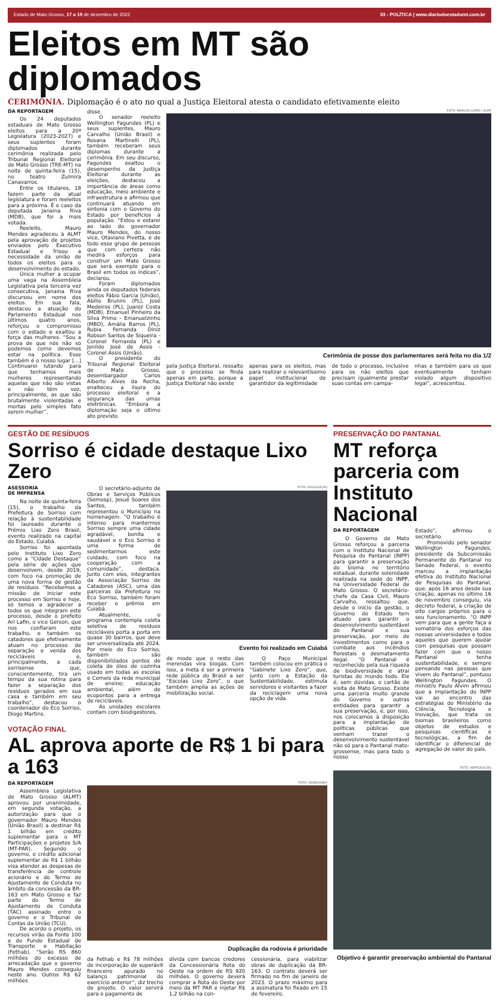Estado de Mato Grosso, 17 a 19 de dezembro de 2022 03 - POLÍTICA | www.diariodoestadomt.com.br
Eleitos em MT são diplomados
CERIMÔNIA. Diplomação é o ato no qual a Justiça Eleitoral atesta o candidato efetivamente eleito
DA REPORTAGEM
Os 24 deputados estaduais de Mato Grosso eleitos para a 20ª Legislatura (2023-2027) e seus suplentes foram diplomados durante cerimônia realizada pelo Tribunal Regional Eleitoral de Mato Grosso (TRE-MT) na noite de quinta-feira (15), no teatro Zulmira Canavarros.
Entre os titulares, 18 fazem parte da atual legislatura e foram reeleitos para a próxima. É o caso da deputada Janaina Riva (MDB), que foi a mais votada.
Reeleito, Mauro Mendes agradeceu à ALMT pela aprovação de projetos enviados pelo Executivo Estadual e frisou a necessidade da união de todos os eleitos para o desenvolvimento do estado.
Única mulher a ocupar uma vaga na Assembleia Legislativa pela terceira vez consecutiva, Janaina Riva discursou em nome dos eleitos. Em sua fala, destacou a atuação do Parlamento Estadual nos últimos quatro anos, reforçou o compromisso com o estado e exaltou a força das mulheres. “Sou a prova de que nós não só podemos como devemos estar na política. Esse também é o nosso lugar [...] Continuarei lutando para que tenhamos mais mulheres representando aquelas que não são vistas e não têm voz, principalmente, as que são brutalmente violentadas e mortas pelo simples fato serem mulher”,
disse.
O senador reeleito Wellington Fagundes (PL) e seus suplentes, Mauro Carvalho (União Brasil) e Rosana Martinelli (PL), também receberam seus diplomas durante a cerimônia. Em seu discurso, Fagundes exaltou o desempenho da Justiça Eleitoral durante as eleições, destacou a importância de áreas como educação, meio ambiente e infraestrutura e afirmou que continuará atuando em sintonia com o Governo do Estado por benefícios à população. “Estou e estarei ao lado do governador Mauro Mendes, do nosso vice, Otaviano Pivetta, e de todo esse grupo de pessoas que com certeza não medirá esforços para construir um Mato Grosso que será exemplo para o Brasil em todos os índices”, declarou.
Foram diplomados ainda os deputados federais eleitos Fábio Garcia (União), Abílio Brunini (PL), José Medeiros (PL), Juarez Costa (MDB), Emanuel Pinheiro da Silva Primo – Emanuelzinho (MBD), Amália Barros (PL), Rubia Fernanda Diniz Robson Santos de Siqueira - Coronel Fernanda (PL) e Jonildo José de Assis - Coronel Assis (União).
O presidente do Tribunal Regional Eleitoral de Mato Grosso, desembargador Carlos Alberto Alves da Rocha, enalteceu a lisura do processo eleitoral e a segurança das urnas eletrônicas. “Embora a diplomação seja o último ato previsto
FOTO: MARCOS LOPES / ALMT
Cerimônia de posse dos parlamentares será feita no dia 1/2
pela Justiça Eleitoral, ressalto que o processo se finda apenas em parte, porque a Justiça Eleitoral não existe
apenas para os eleitos, mas para realizar o relevantíssimo papel institucional de garantidor da legitimidade
de todo o processo, inclusive para os não eleitos que precisam igualmente prestar suas contas em campa-
nhas e também para os que eventualmente tenham violado algum dispositivo legal”, acrescentou.
GESTÃO DE RESÍDUOS
Sorriso é cidade destaque Lixo Zero
ASESSORIA
DE IMPRENSA
Na noite de quinta-feira (15), o trabalho da Prefeitura de Sorriso com relação à sustentabilidade foi laureado durante o Prêmio Lixo Zero Brasil, evento realizado na capital do Estado, Cuiabá.
Sorriso foi apontada pelo Instituto Lixo Zero como a “Cidade Destaque” pela série de ações que desenvolvem, desde 2019, com foco na promoção de uma nova forma de gestão de resíduos. “Recebemos a missão de iniciar este processo em Sorriso e hoje, só temos a agradecer a todos os que integram este processo, desde o prefeito Ari Lafin, o vice Gerson, que nos confiaram este trabalho, e também os catadores que efetivamente atuam no processo de separação e venda dos recicláveis e, principalmente, a cada sorrisense que, conscientemente, tira um tempo da sua rotina para fazer a separação dos resíduos gerados em sua casa e também em seu trabalho”, destacou o coordenador do Eco Sorriso, Diogo Martins.
O secretário-adjunto de Obras e Serviços Públicos (Semosp), Jesué Soares dos Santos, também representou o Município na homenagem. “O trabalho é intenso para mantermos Sorriso sempre uma cidade agradável, bonita e saudável e o Eco Sorriso é uma forma de sedimentarmos este cuidado, com foco na cooperação com a comunidade”, destaca. Junto com eles, integrantes da Associação Sorriso de Catadores (ASC), uma das parceiras da Prefeitura no Eco Sorriso, também foram receber o prêmio em Cuiabá.
Atualmente, o programa contempla coleta seletiva de resíduos recicláveis porta a porta em quase 30 bairros, que deve ser universalizada até 2024. Por meio do Eco Sorriso, também são disponibilizados pontos de coleta de óleo de cozinha usado em todas as escolas e Cemeis da rede municipal de ensino; educação ambiental, além de ecopontos para a entrega de recicláveis.
As unidades escolares contam com biodigestores,
FOTO: DIVULGAÇÃO
Evento foi realizado em Cuiabá
de modo que o resto das merendas vira biogás. Com isso, a meta é ser a primeira rede pública do Brasil a ser “Escolas Lixo Zero”, o que também amplia as ações de mobilização social.
O Paço Municipal também colocou em prática o “Gabinete Lixo Zero”, que, junto com a Estação da Sustentabilidade, estimula servidores e visitantes a fazer da reciclagem uma nova opção de vida.
VOTAÇÃO FINAL
AL aprova aporte de R$ 1 bi para a 163
DA REPORTAGEM
Assembleia Legislativa de Mato Grosso (ALMT) aprovou por unanimidade, em segunda votação, a autorização para que o governador Mauro Mendes (União Brasil) a destinar R$ 1 bilhão em crédito suplementar para o MT Participações e projetos S/A (MT-PAR). Segundo o governo, o crédito adicional suplementar de R$ 1 bilhão visa atender as despesas de transferência de controle acionário e do Termo de Ajustamento de Conduta no âmbito da concessão da BR-163 em Mato Grosso e faz parte do Termo de Ajustamento de Conduta (TAC) assinado entre o governo e o Tribunal de Contas da União (TCU).
De acordo o projeto, os recursos virão da Fonte 100 e do Fundo Estadual de Transporte e Habitação (Fethab). “Serão RS 860 milhões do excesso de arrecadação que o governo Mauro Mendes conseguiu neste ano. Outros R$ 62 milhões
FOTO: ASSESSORIA
Duplicação da rodovia é prioridade
da Fethab e R$ 78 milhões de incorporação de superávit financeiro apurado no balanço patrimonial do exercício anterior”, diz trecho de projeto. O valor servirá para o pagamento de
dívida com bancos credores da Concessionária Rota do Oeste na ordem de RS 920 milhões. O governo deverá comprar a Rota do Oeste por meio da MT PAR e injetar R$ 1,2 bilhão na con-
cessionária, para viabilizar obras de duplicação da BR-163. O contrato deverá ser firmado no fim de janeiro de 2023. O prazo máximo para a assinatura foi fixado em 15 de fevereiro.
PRESERVAÇÃO DO PANTANAL
MT reforça parceria com Instituto Nacional
DA REPORTAGEM
O Governo de Mato Grosso reforçou a parceria com o Instituto Nacional de Pesquisa do Pantanal (INPP) para garantir a preservação do bioma no território estadual, durante solenidade realizada na sede do INPP, na Universidade Federal de Mato Grosso. O secretário-chefe da Casa Civil, Mauro Carvalho, ressaltou que, desde o início da gestão, o Governo do Estado tem atuado para garantir o desenvolvimento sustentável do Pantanal e sua preservação, por meio de investimentos como para o combate aos incêndios florestais e desmatamento ilegal. “O Pantanal é reconhecido pela sua riqueza de biodiversidade e atrai turistas do mundo todo. Ele é, sem dúvidas, o cartão de visita de Mato Grosso. Existe uma parceria muito grande do Governo e outras entidades para garantir a sua preservação, e, por isso, nos colocamos à disposição para a implantação de políticas públicas que venham trazer o desenvolvimento sustentável não só para o Pantanal mato-grossense, mas para todo o nosso
Estado”, afirmou o secretário.
Promovido pelo senador Wellington Fagundes, presidente da Subcomissão Permanente do Pantanal no Senado Federal, o evento marcou a implantação efetiva do Instituto Nacional de Pesquisas do Pantanal, que, após 16 anos desde sua criação, apenas no último 16 de novembro conseguiu, via decreto federal, a criação de oito cargos próprios para o seu funcionamento. “O INPP vem para que a gente faça a somatória dos esforços das nossas universidades e todos aqueles que querem ajudar com pesquisas que possam fazer com que o nosso Pantanal tenha sustentabilidade, e sempre pensando nas pessoas que vivem do Pantanal”, pontuou Wellington Fagundes. O ministro Paulo Alvim afirmou que a implantação do INPP vai ao encontro das estratégias do Ministério da Ciência, Tecnologia e Inovação, que trata os biomas brasileiros como objetos de estudos e pesquisas científicas e tecnológicas, a fim de identificar o diferencial de agregação de valor do país.
FOTO: REPRODUÇÃO
Objetivo é garantir preservação ambiental do Pantanal